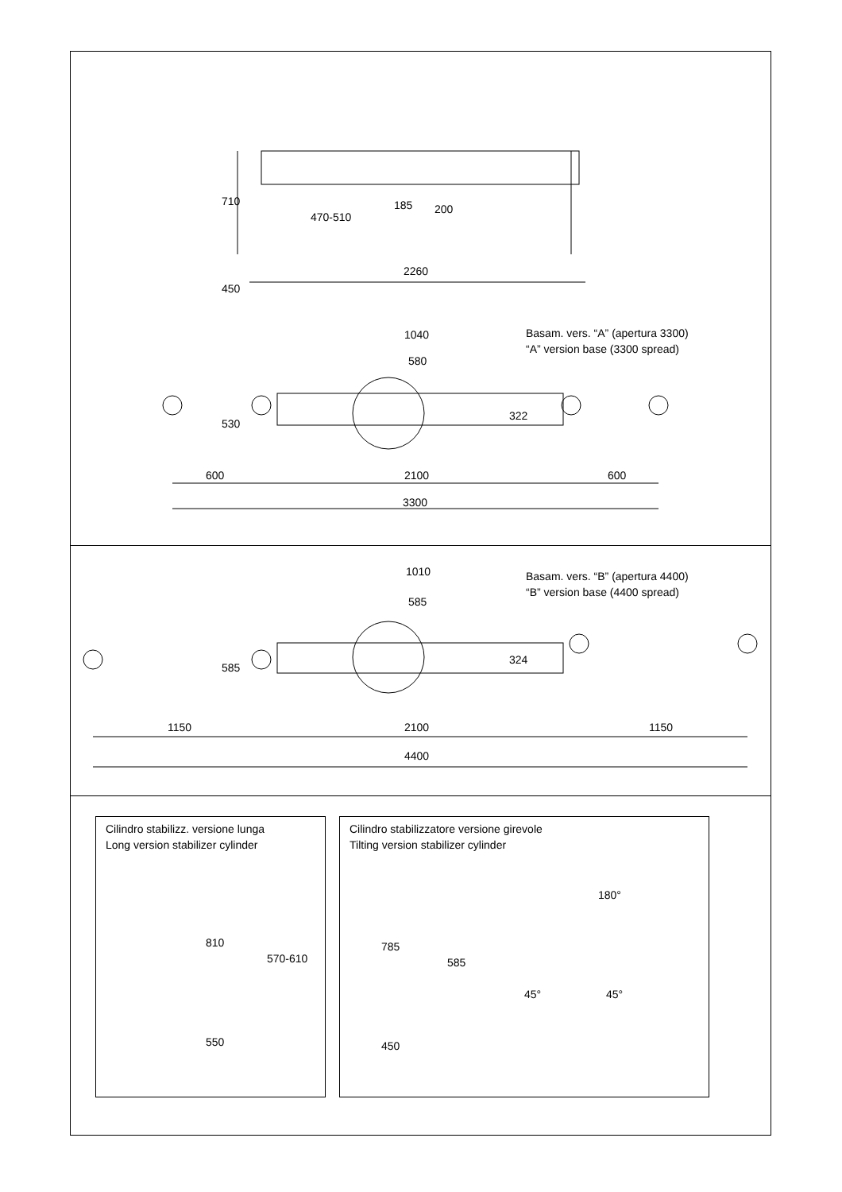710
470-510
185 200
2260
450
Basam. vers. “A” (apertura 3300)
“A” version base (3300 spread)
1040
580
322
530
600 2100 600
3300
Basam. vers. “B” (apertura 4400)
“B” version base (4400 spread)
1010
585
324
585
1150 2100 1150
4400
Cilindro stabilizz. versione lunga
Long version stabilizer cylinder
810
570-610
550
Cilindro stabilizzatore versione girevole
Tilting version stabilizer cylinder
785
585
450
180°
45° 45°